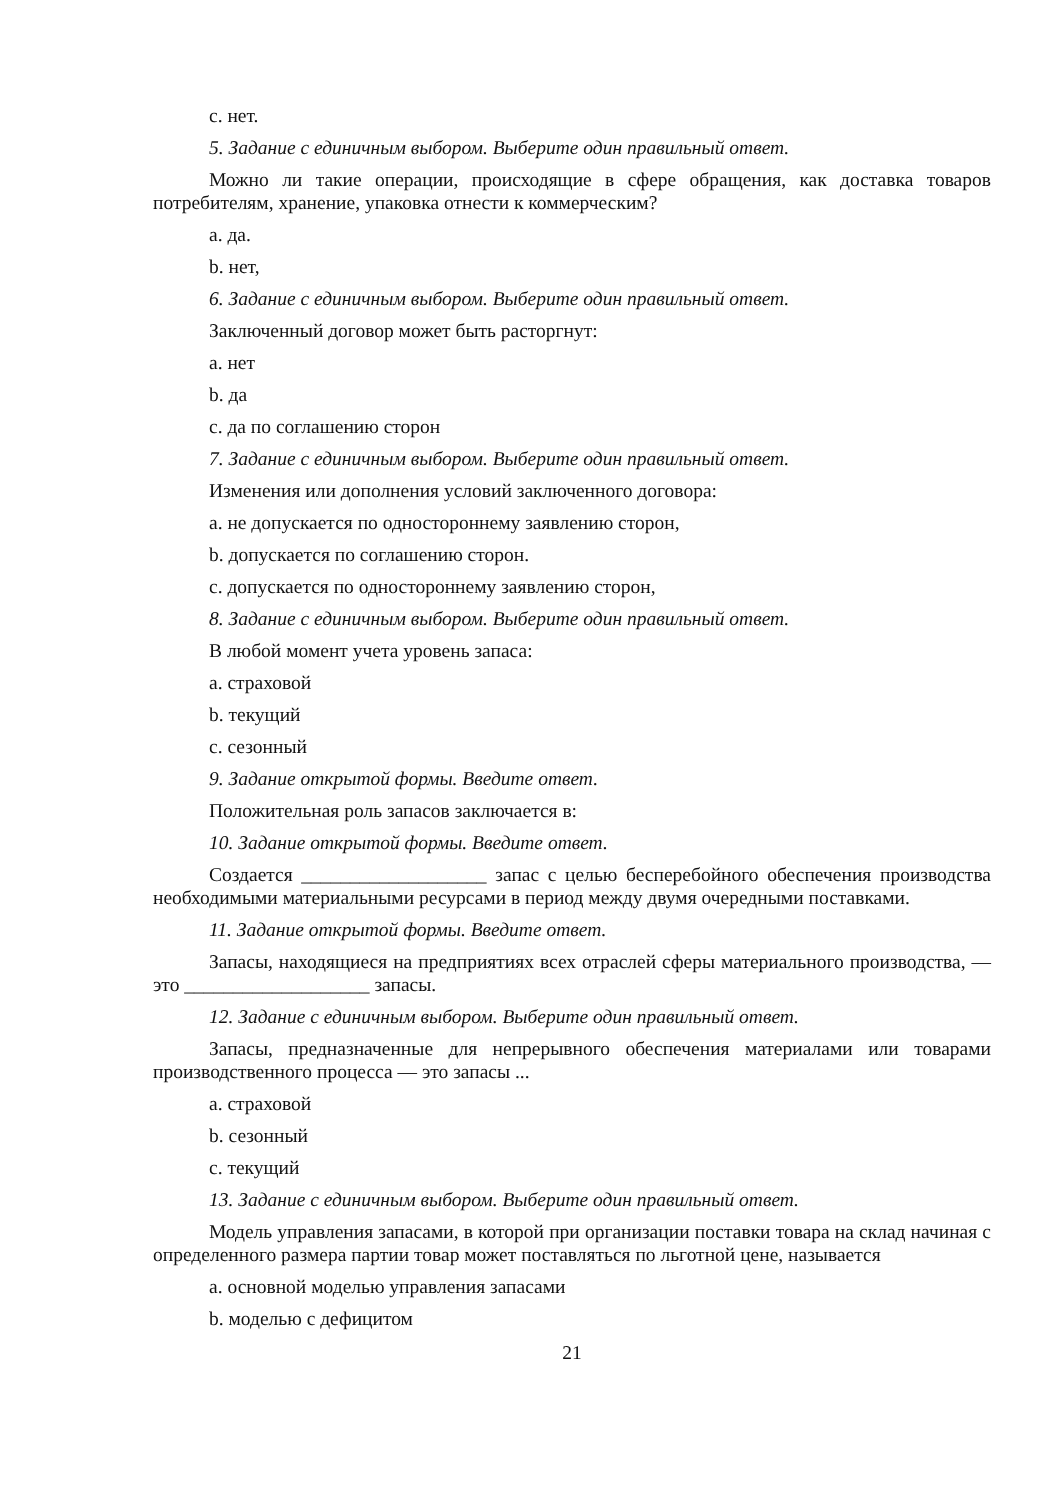c. нет.
5. Задание с единичным выбором. Выберите один правильный ответ.
Можно ли такие операции, происходящие в сфере обращения, как доставка товаров потребителям, хранение, упаковка отнести к коммерческим?
a. да.
b. нет,
6. Задание с единичным выбором. Выберите один правильный ответ.
Заключенный договор может быть расторгнут:
a. нет
b. да
c. да по соглашению сторон
7. Задание с единичным выбором. Выберите один правильный ответ.
Изменения или дополнения условий заключенного договора:
a. не допускается по одностороннему заявлению сторон,
b. допускается по соглашению сторон.
c. допускается по одностороннему заявлению сторон,
8. Задание с единичным выбором. Выберите один правильный ответ.
В любой момент учета уровень запаса:
a. страховой
b. текущий
c. сезонный
9. Задание открытой формы. Введите ответ.
Положительная роль запасов заключается в:
10. Задание открытой формы. Введите ответ.
Создается ___________________ запас с целью бесперебойного обеспечения производства необходимыми материальными ресурсами в период между двумя очередными поставками.
11. Задание открытой формы. Введите ответ.
Запасы, находящиеся на предприятиях всех отраслей сферы материального производства, — это ___________________ запасы.
12. Задание с единичным выбором. Выберите один правильный ответ.
Запасы, предназначенные для непрерывного обеспечения материалами или товарами производственного процесса — это запасы ...
a. страховой
b. сезонный
c. текущий
13. Задание с единичным выбором. Выберите один правильный ответ.
Модель управления запасами, в которой при организации поставки товара на склад начиная с определенного размера партии товар может поставляться по льготной цене, называется
a. основной моделью управления запасами
b. моделью с дефицитом
21